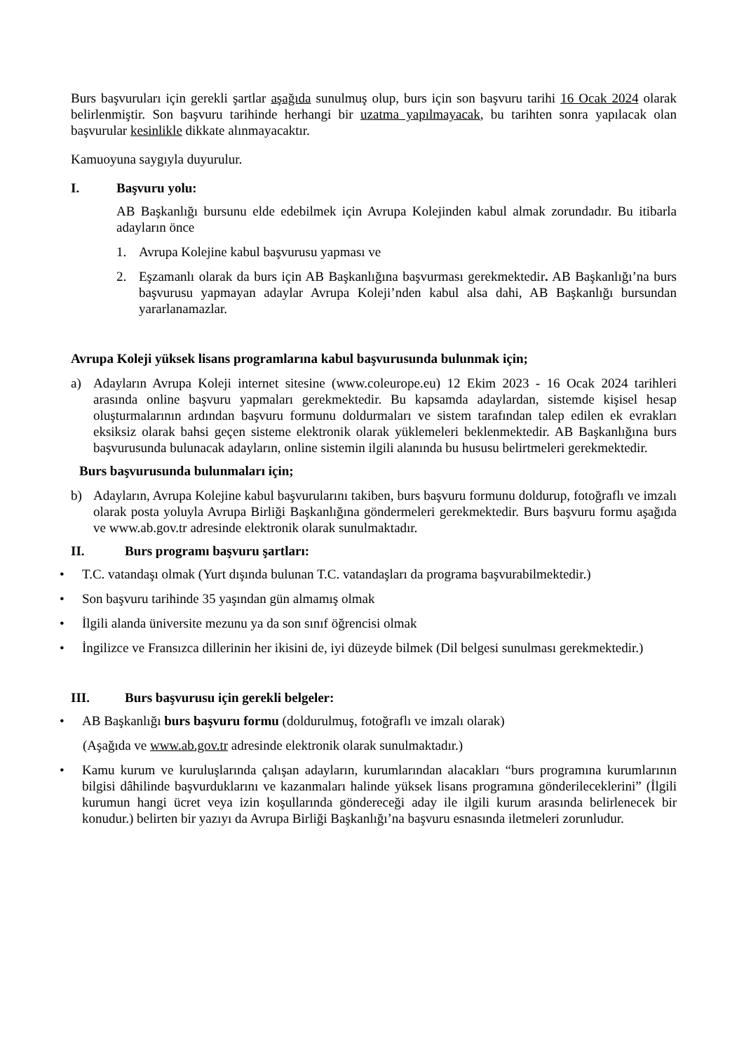Burs başvuruları için gerekli şartlar aşağıda sunulmuş olup, burs için son başvuru tarihi 16 Ocak 2024 olarak belirlenmiştir. Son başvuru tarihinde herhangi bir uzatma yapılmayacak, bu tarihten sonra yapılacak olan başvurular kesinlikle dikkate alınmayacaktır.
Kamuoyuna saygıyla duyurulur.
I. Başvuru yolu:
AB Başkanlığı bursunu elde edebilmek için Avrupa Kolejinden kabul almak zorundadır. Bu itibarla adayların önce
1. Avrupa Kolejine kabul başvurusu yapması ve
2. Eşzamanlı olarak da burs için AB Başkanlığına başvurması gerekmektedir. AB Başkanlığı’na burs başvurusu yapmayan adaylar Avrupa Koleji’nden kabul alsa dahi, AB Başkanlığı bursundan yararlanamazlar.
Avrupa Koleji yüksek lisans programlarına kabul başvurusunda bulunmak için;
a) Adayların Avrupa Koleji internet sitesine (www.coleurope.eu) 12 Ekim 2023 - 16 Ocak 2024 tarihleri arasında online başvuru yapmaları gerekmektedir. Bu kapsamda adaylardan, sistemde kişisel hesap oluşturmalarının ardından başvuru formunu doldurmaları ve sistem tarafından talep edilen ek evrakları eksiksiz olarak bahsi geçen sisteme elektronik olarak yüklemeleri beklenmektedir. AB Başkanlığına burs başvurusunda bulunacak adayların, online sistemin ilgili alanında bu hususu belirtmeleri gerekmektedir.
Burs başvurusunda bulunmaları için;
b) Adayların, Avrupa Kolejine kabul başvurularını takiben, burs başvuru formunu doldurup, fotoğraflı ve imzalı olarak posta yoluyla Avrupa Birliği Başkanlığına göndermeleri gerekmektedir. Burs başvuru formu aşağıda ve www.ab.gov.tr adresinde elektronik olarak sunulmaktadır.
II. Burs programı başvuru şartları:
• T.C. vatandaşı olmak (Yurt dışında bulunan T.C. vatandaşları da programa başvurabilmektedir.)
• Son başvuru tarihinde 35 yaşından gün almamış olmak
• İlgili alanda üniversite mezunu ya da son sınıf öğrencisi olmak
• İngilizce ve Fransızca dillerinin her ikisini de, iyi düzeyde bilmek (Dil belgesi sunulması gerekmektedir.)
III. Burs başvurusu için gerekli belgeler:
• AB Başkanlığı burs başvuru formu (doldurulmuş, fotoğraflı ve imzalı olarak)
(Aşağıda ve www.ab.gov.tr adresinde elektronik olarak sunulmaktadır.)
• Kamu kurum ve kuruluşlarında çalışan adayların, kurumlarından alacakları “burs programına kurumlarının bilgisi dâhilinde başvurduklarını ve kazanmaları halinde yüksek lisans programına gönderileceklerini” (İlgili kurumun hangi ücret veya izin koşullarında göndereceği aday ile ilgili kurum arasında belirlenecek bir konudur.) belirten bir yazıyı da Avrupa Birliği Başkanlığı’na başvuru esnasında iletmeleri zorunludur.